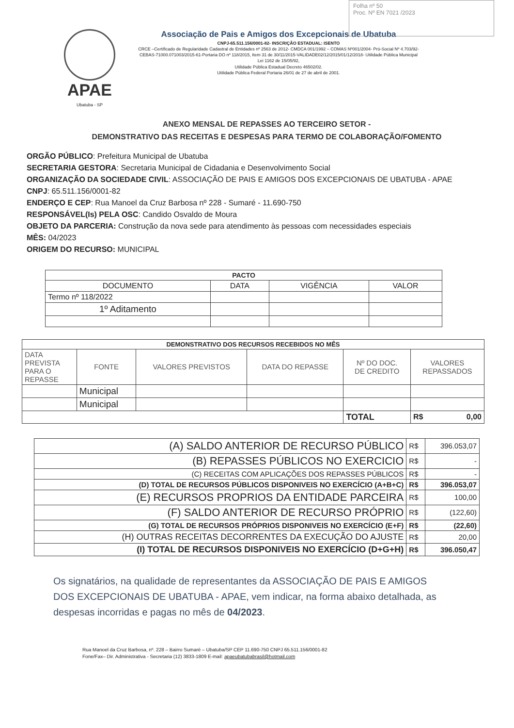Folha nº 50
Proc. Nº EN 7021 /2023
APAE
Ubatuba - SP
Associação de Pais e Amigos dos Excepcionais de Ubatuba
CNPJ-65.511.156/0001-82- INSCRIÇÃO ESTADUAL: ISENTO
CRCE –Certificado de Regularidade Cadastral de Entidades nº 2563 de 2012- CMDCA 001/1992 – COMAS Nº001/2004- Pró-Social Nº 4.703/92-CEBAS-71000.071003/2015-61-Portaria DO nº 118/2015, Item 31 de 30/11/2015-VALIDADE02/12/2015/01/12/2018- Utilidade Pública Municipal
Lei 1162 de 15/05/92,
Utilidade Pública Estadual Decreto 46502/02.
Utilidade Pública Federal Portaria 26/01 de 27 de abril de 2001.
ANEXO MENSAL DE REPASSES AO TERCEIRO SETOR -
DEMONSTRATIVO DAS RECEITAS E DESPESAS PARA TERMO DE COLABORAÇÃO/FOMENTO
ORGÃO PÚBLICO: Prefeitura Municipal de Ubatuba
SECRETARIA GESTORA: Secretaria Municipal de Cidadania e Desenvolvimento Social
ORGANIZAÇÃO DA SOCIEDADE CIVIL: ASSOCIAÇÃO DE PAIS E AMIGOS DOS EXCEPCIONAIS DE UBATUBA - APAE
CNPJ: 65.511.156/0001-82
ENDERÇO E CEP: Rua Manoel da Cruz Barbosa nº 228 - Sumaré - 11.690-750
RESPONSÁVEL(Is) PELA OSC: Candido Osvaldo de Moura
OBJETO DA PARCERIA: Construção da nova sede para atendimento às pessoas com necessidades especiais
MÊS: 04/2023
ORIGEM DO RECURSO: MUNICIPAL
| PACTO | | | |
| --- | --- | --- | --- |
| DOCUMENTO | DATA | VIGÊNCIA | VALOR |
| Termo nº 118/2022 | | | |
| 1º Aditamento | | | |
| DEMONSTRATIVO DOS RECURSOS RECEBIDOS NO MÊS | | | | | |
| --- | --- | --- | --- | --- | --- |
| DATA PREVISTA PARA O REPASSE | FONTE | VALORES PREVISTOS | DATA DO REPASSE | Nº DO DOC. DE CREDITO | VALORES REPASSADOS |
| | Municipal | | | | |
| | Municipal | | | | |
| | | | | TOTAL | R$ 0,00 |
| (A) SALDO ANTERIOR DE RECURSO PÚBLICO | R$ | 396.053,07 |
| (B) REPASSES PÚBLICOS NO EXERCICIO | R$ | - |
| (C) RECEITAS COM APLICAÇÕES DOS REPASSES PÚBLICOS | R$ | - |
| (D) TOTAL DE RECURSOS PÚBLICOS DISPONIVEIS NO EXERCÍCIO (A+B+C) | R$ | 396.053,07 |
| (E) RECURSOS PROPRIOS DA ENTIDADE PARCEIRA | R$ | 100,00 |
| (F) SALDO ANTERIOR DE RECURSO PRÓPRIO | R$ | (122,60) |
| (G) TOTAL DE RECURSOS PRÓPRIOS DISPONIVEIS NO EXERCÍCIO (E+F) | R$ | (22,60) |
| (H) OUTRAS RECEITAS DECORRENTES DA EXECUÇÃO DO AJUSTE | R$ | 20,00 |
| (I) TOTAL DE RECURSOS DISPONIVEIS NO EXERCÍCIO (D+G+H) | R$ | 396.050,47 |
Os signatários, na qualidade de representantes da ASSOCIAÇÃO DE PAIS E AMIGOS DOS EXCEPCIONAIS DE UBATUBA - APAE, vem indicar, na forma abaixo detalhada, as despesas incorridas e pagas no mês de 04/2023.
Rua Manoel da Cruz Barbosa, nº. 228 – Bairro Sumaré – Ubatuba/SP CEP 11.690-750 CNPJ 65.511.156/0001-82
Fone/Fax– Dir. Administrativa - Secretaria (12) 3833-1809 E-mail: apaeubatubabrasil@hotmail.com